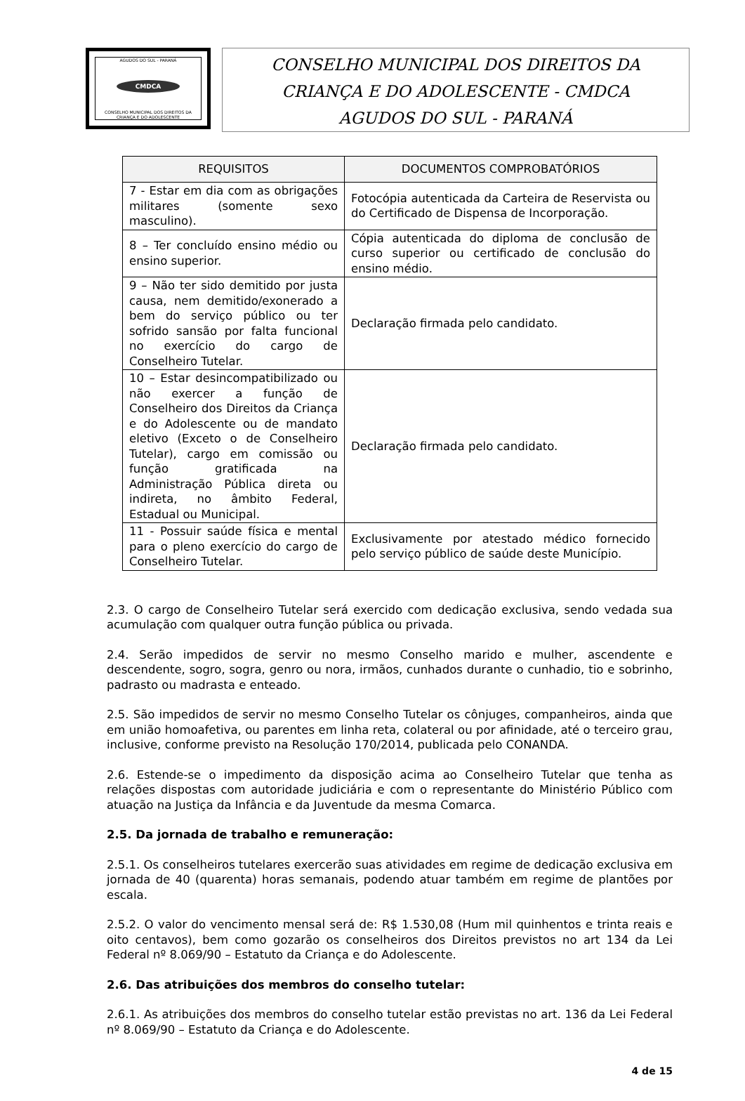AGUDOS DO SUL - PARANÁ
CMDCA
CONSELHO MUNICIPAL DOS DIREITOS DA CRIANÇA E DO ADOLESCENTE
CONSELHO MUNICIPAL DOS DIREITOS DA
CRIANÇA E DO ADOLESCENTE - CMDCA
AGUDOS DO SUL - PARANÁ
| REQUISITOS | DOCUMENTOS COMPROBATÓRIOS |
| --- | --- |
| 7 - Estar em dia com as obrigações militares (somente sexo masculino). | Fotocópia autenticada da Carteira de Reservista ou do Certificado de Dispensa de Incorporação. |
| 8 – Ter concluído ensino médio ou ensino superior. | Cópia autenticada do diploma de conclusão de curso superior ou certificado de conclusão do ensino médio. |
| 9 – Não ter sido demitido por justa causa, nem demitido/exonerado a bem do serviço público ou ter sofrido sansão por falta funcional no exercício do cargo de Conselheiro Tutelar. | Declaração firmada pelo candidato. |
| 10 – Estar desincompatibilizado ou não exercer a função de Conselheiro dos Direitos da Criança e do Adolescente ou de mandato eletivo (Exceto o de Conselheiro Tutelar), cargo em comissão ou função gratificada na Administração Pública direta ou indireta, no âmbito Federal, Estadual ou Municipal. | Declaração firmada pelo candidato. |
| 11 - Possuir saúde física e mental para o pleno exercício do cargo de Conselheiro Tutelar. | Exclusivamente por atestado médico fornecido pelo serviço público de saúde deste Município. |
2.3. O cargo de Conselheiro Tutelar será exercido com dedicação exclusiva, sendo vedada sua acumulação com qualquer outra função pública ou privada.
2.4. Serão impedidos de servir no mesmo Conselho marido e mulher, ascendente e descendente, sogro, sogra, genro ou nora, irmãos, cunhados durante o cunhadio, tio e sobrinho, padrasto ou madrasta e enteado.
2.5. São impedidos de servir no mesmo Conselho Tutelar os cônjuges, companheiros, ainda que em união homoafetiva, ou parentes em linha reta, colateral ou por afinidade, até o terceiro grau, inclusive, conforme previsto na Resolução 170/2014, publicada pelo CONANDA.
2.6. Estende-se o impedimento da disposição acima ao Conselheiro Tutelar que tenha as relações dispostas com autoridade judiciária e com o representante do Ministério Público com atuação na Justiça da Infância e da Juventude da mesma Comarca.
2.5. Da jornada de trabalho e remuneração:
2.5.1. Os conselheiros tutelares exercerão suas atividades em regime de dedicação exclusiva em jornada de 40 (quarenta) horas semanais, podendo atuar também em regime de plantões por escala.
2.5.2. O valor do vencimento mensal será de: R$ 1.530,08 (Hum mil quinhentos e trinta reais e oito centavos), bem como gozarão os conselheiros dos Direitos previstos no art 134 da Lei Federal nº 8.069/90 – Estatuto da Criança e do Adolescente.
2.6. Das atribuições dos membros do conselho tutelar:
2.6.1. As atribuições dos membros do conselho tutelar estão previstas no art. 136 da Lei Federal nº 8.069/90 – Estatuto da Criança e do Adolescente.
4 de 15